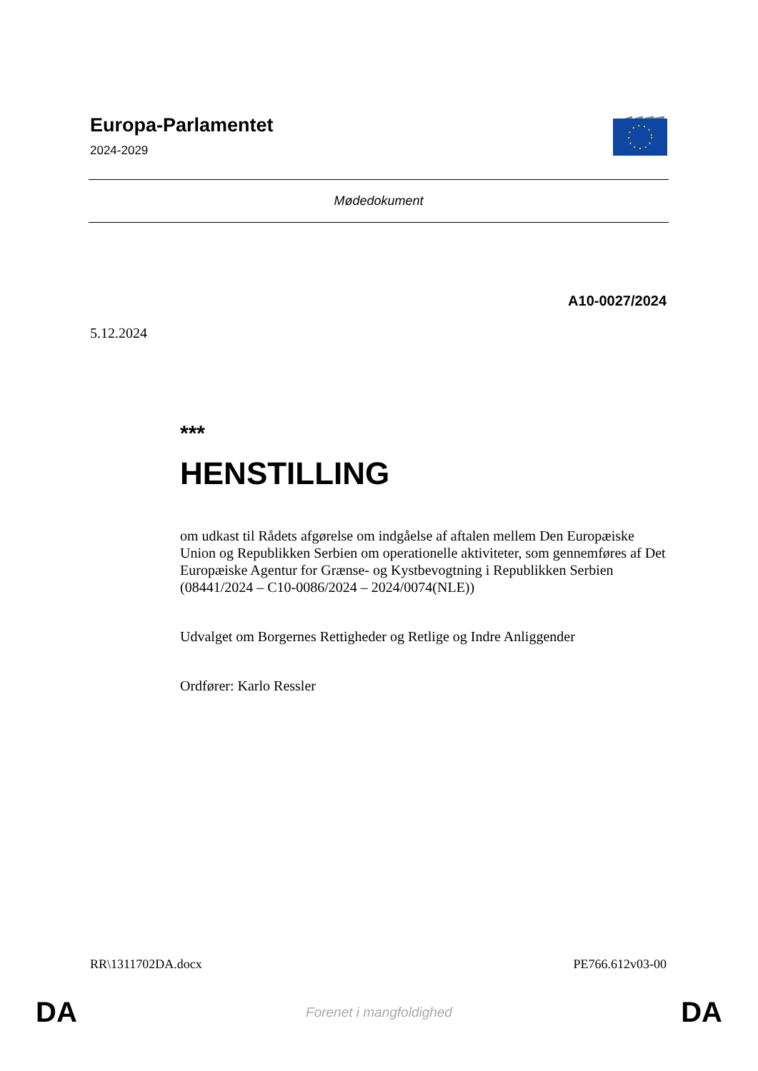Europa-Parlamentet
2024-2029
Mødedokument
A10-0027/2024
5.12.2024
***
HENSTILLING
om udkast til Rådets afgørelse om indgåelse af aftalen mellem Den Europæiske Union og Republikken Serbien om operationelle aktiviteter, som gennemføres af Det Europæiske Agentur for Grænse- og Kystbevogtning i Republikken Serbien
(08441/2024 – C10-0086/2024 – 2024/0074(NLE))
Udvalget om Borgernes Rettigheder og Retlige og Indre Anliggender
Ordfører: Karlo Ressler
RR\1311702DA.docx PE766.612v03-00
DA Forenet i mangfoldighed DA